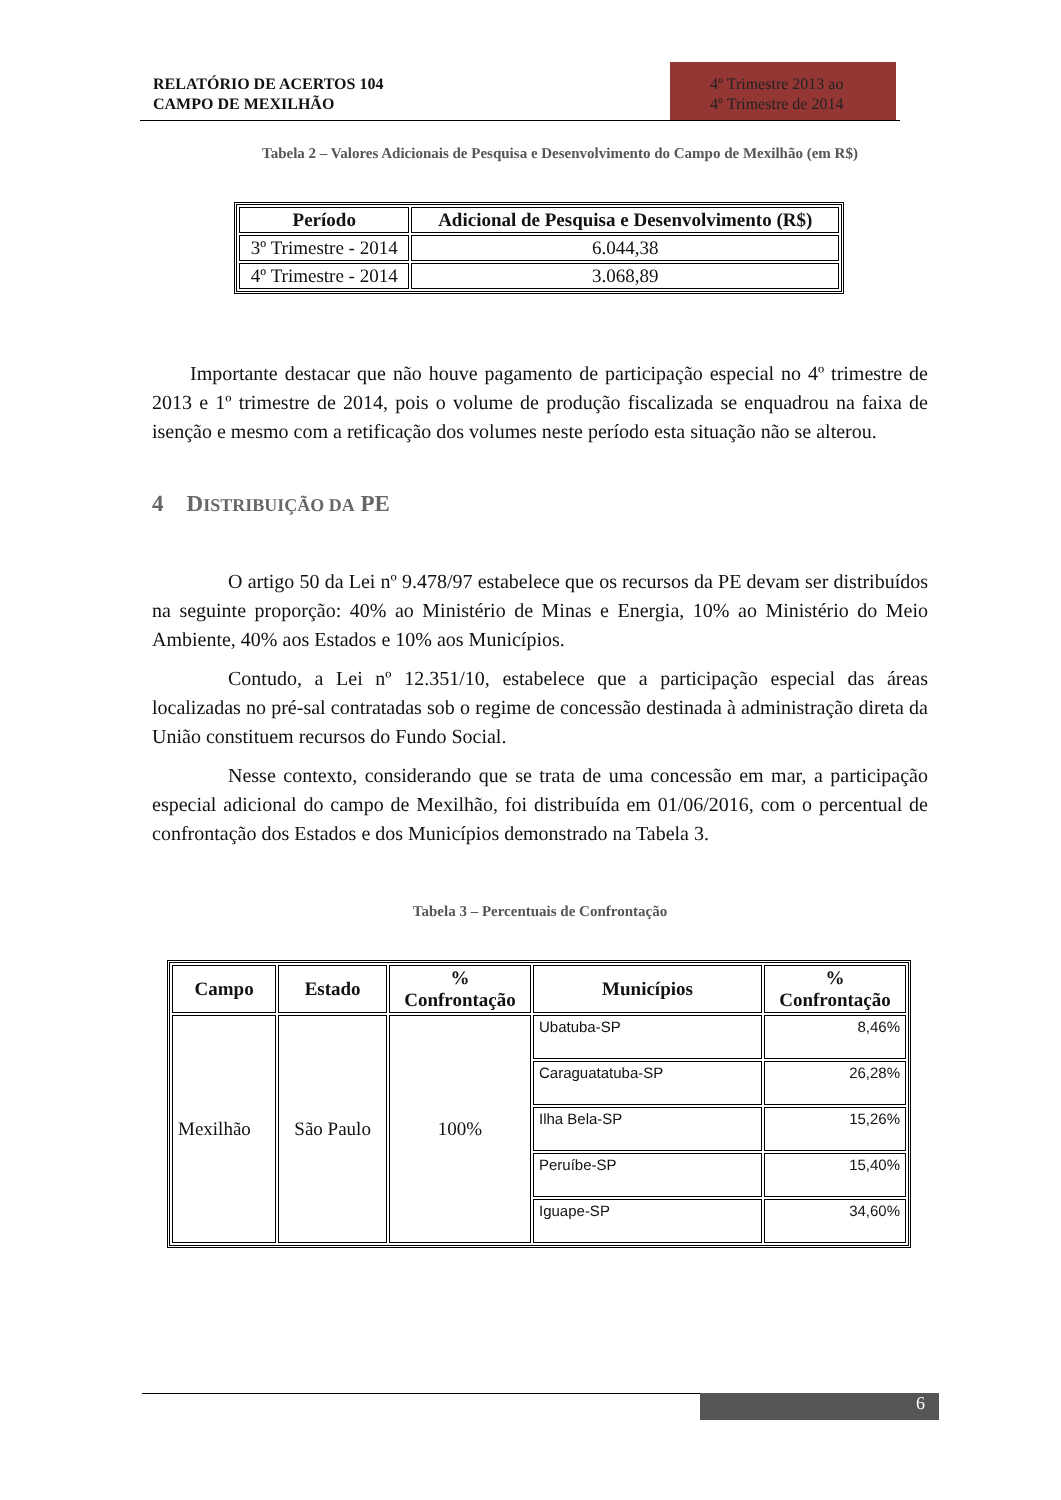RELATÓRIO DE ACERTOS 104
CAMPO DE MEXILHÃO
4º Trimestre 2013 ao
4º Trimestre de 2014
Tabela 2 – Valores Adicionais de Pesquisa e Desenvolvimento do Campo de Mexilhão (em R$)
| Período | Adicional de Pesquisa e Desenvolvimento (R$) |
| --- | --- |
| 3º Trimestre - 2014 | 6.044,38 |
| 4º Trimestre - 2014 | 3.068,89 |
Importante destacar que não houve pagamento de participação especial no 4º trimestre de 2013 e 1º trimestre de 2014, pois o volume de produção fiscalizada se enquadrou na faixa de isenção e mesmo com a retificação dos volumes neste período esta situação não se alterou.
4 DISTRIBUIÇÃO DA PE
O artigo 50 da Lei nº 9.478/97 estabelece que os recursos da PE devam ser distribuídos na seguinte proporção: 40% ao Ministério de Minas e Energia, 10% ao Ministério do Meio Ambiente, 40% aos Estados e 10% aos Municípios.
Contudo, a Lei nº 12.351/10, estabelece que a participação especial das áreas localizadas no pré-sal contratadas sob o regime de concessão destinada à administração direta da União constituem recursos do Fundo Social.
Nesse contexto, considerando que se trata de uma concessão em mar, a participação especial adicional do campo de Mexilhão, foi distribuída em 01/06/2016, com o percentual de confrontação dos Estados e dos Municípios demonstrado na Tabela 3.
Tabela 3 – Percentuais de Confrontação
| Campo | Estado | % Confrontação | Municípios | % Confrontação |
| --- | --- | --- | --- | --- |
| Mexilhão | São Paulo | 100% | Ubatuba-SP | 8,46% |
| | | | Caraguatatuba-SP | 26,28% |
| | | | Ilha Bela-SP | 15,26% |
| | | | Peruíbe-SP | 15,40% |
| | | | Iguape-SP | 34,60% |
6